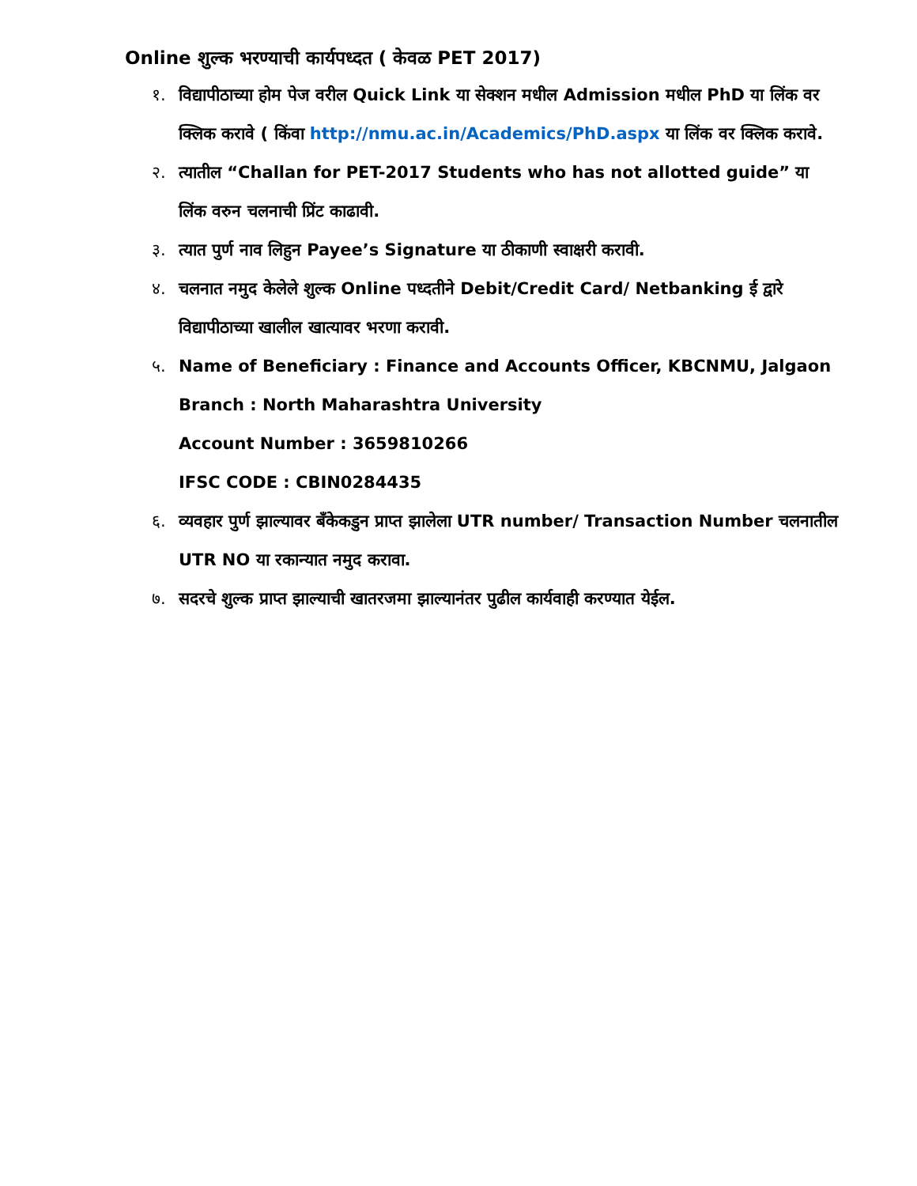Online शुल्क भरण्याची कार्यपध्दत ( केवळ PET 2017)
१. विद्यापीठाच्या होम पेज वरील Quick Link या सेक्शन मधील Admission मधील PhD या लिंक वर क्लिक करावे ( किंवा http://nmu.ac.in/Academics/PhD.aspx या लिंक वर क्लिक करावे.
२. त्यातील “Challan for PET-2017 Students who has not allotted guide” या लिंक वरुन चलनाची प्रिंट काढावी.
३. त्यात पुर्ण नाव लिहुन Payee’s Signature या ठीकाणी स्वाक्षरी करावी.
४. चलनात नमुद केलेले शुल्क Online पध्दतीने Debit/Credit Card/ Netbanking ई द्वारे विद्यापीठाच्या खालील खात्यावर भरणा करावी.
५. Name of Beneficiary : Finance and Accounts Officer, KBCNMU, Jalgaon
Branch : North Maharashtra University
Account Number : 3659810266
IFSC CODE : CBIN0284435
६. व्यवहार पुर्ण झाल्यावर बँकेकडुन प्राप्त झालेला UTR number/ Transaction Number चलनातील UTR NO या रकान्यात नमुद करावा.
७. सदरचे शुल्क प्राप्त झाल्याची खातरजमा झाल्यानंतर पुढील कार्यवाही करण्यात येईल.